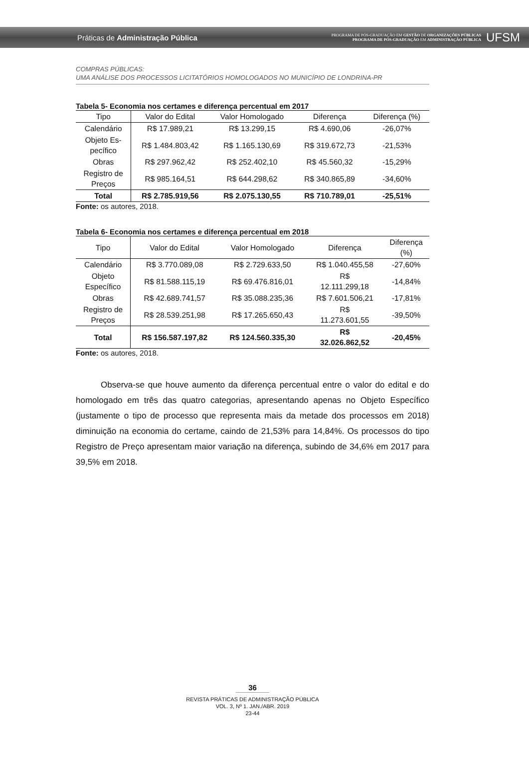Práticas de Administração Pública
PROGRAMA DE PÓS-GRADUAÇÃO EM GESTÃO DE ORGANIZAÇÕES PÚBLICAS
PROGRAMA DE PÓS-GRADUAÇÃO EM ADMINISTRAÇÃO PÚBLICA
UFSM
COMPRAS PÚBLICAS:
UMA ANÁLISE DOS PROCESSOS LICITATÓRIOS HOMOLOGADOS NO MUNICÍPIO DE LONDRINA-PR
Tabela 5- Economia nos certames e diferença percentual em 2017
| Tipo | Valor do Edital | Valor Homologado | Diferença | Diferença (%) |
| --- | --- | --- | --- | --- |
| Calendário | R$ 17.989,21 | R$ 13.299,15 | R$ 4.690,06 | -26,07% |
| Objeto Es- pecífico | R$ 1.484.803,42 | R$ 1.165.130,69 | R$ 319.672,73 | -21,53% |
| Obras | R$ 297.962,42 | R$ 252.402,10 | R$ 45.560,32 | -15,29% |
| Registro de Preços | R$ 985.164,51 | R$ 644.298,62 | R$ 340.865,89 | -34,60% |
| Total | R$ 2.785.919,56 | R$ 2.075.130,55 | R$ 710.789,01 | -25,51% |
Fonte: os autores, 2018.
Tabela 6- Economia nos certames e diferença percentual em 2018
| Tipo | Valor do Edital | Valor Homologado | Diferença | Diferença (%) |
| --- | --- | --- | --- | --- |
| Calendário | R$ 3.770.089,08 | R$ 2.729.633,50 | R$ 1.040.455,58 | -27,60% |
| Objeto Específico | R$ 81.588.115,19 | R$ 69.476.816,01 | R$ 12.111.299,18 | -14,84% |
| Obras | R$ 42.689.741,57 | R$ 35.088.235,36 | R$ 7.601.506,21 | -17,81% |
| Registro de Preços | R$ 28.539.251,98 | R$ 17.265.650,43 | R$ 11.273.601,55 | -39,50% |
| Total | R$ 156.587.197,82 | R$ 124.560.335,30 | R$ 32.026.862,52 | -20,45% |
Fonte: os autores, 2018.
Observa-se que houve aumento da diferença percentual entre o valor do edital e do homologado em três das quatro categorias, apresentando apenas no Objeto Específico (justamente o tipo de processo que representa mais da metade dos processos em 2018) diminuição na economia do certame, caindo de 21,53% para 14,84%. Os processos do tipo Registro de Preço apresentam maior variação na diferença, subindo de 34,6% em 2017 para 39,5% em 2018.
36
REVISTA PRÁTICAS DE ADMINISTRAÇÃO PÚBLICA
VOL. 3, Nº 1. JAN./ABR. 2019
23-44